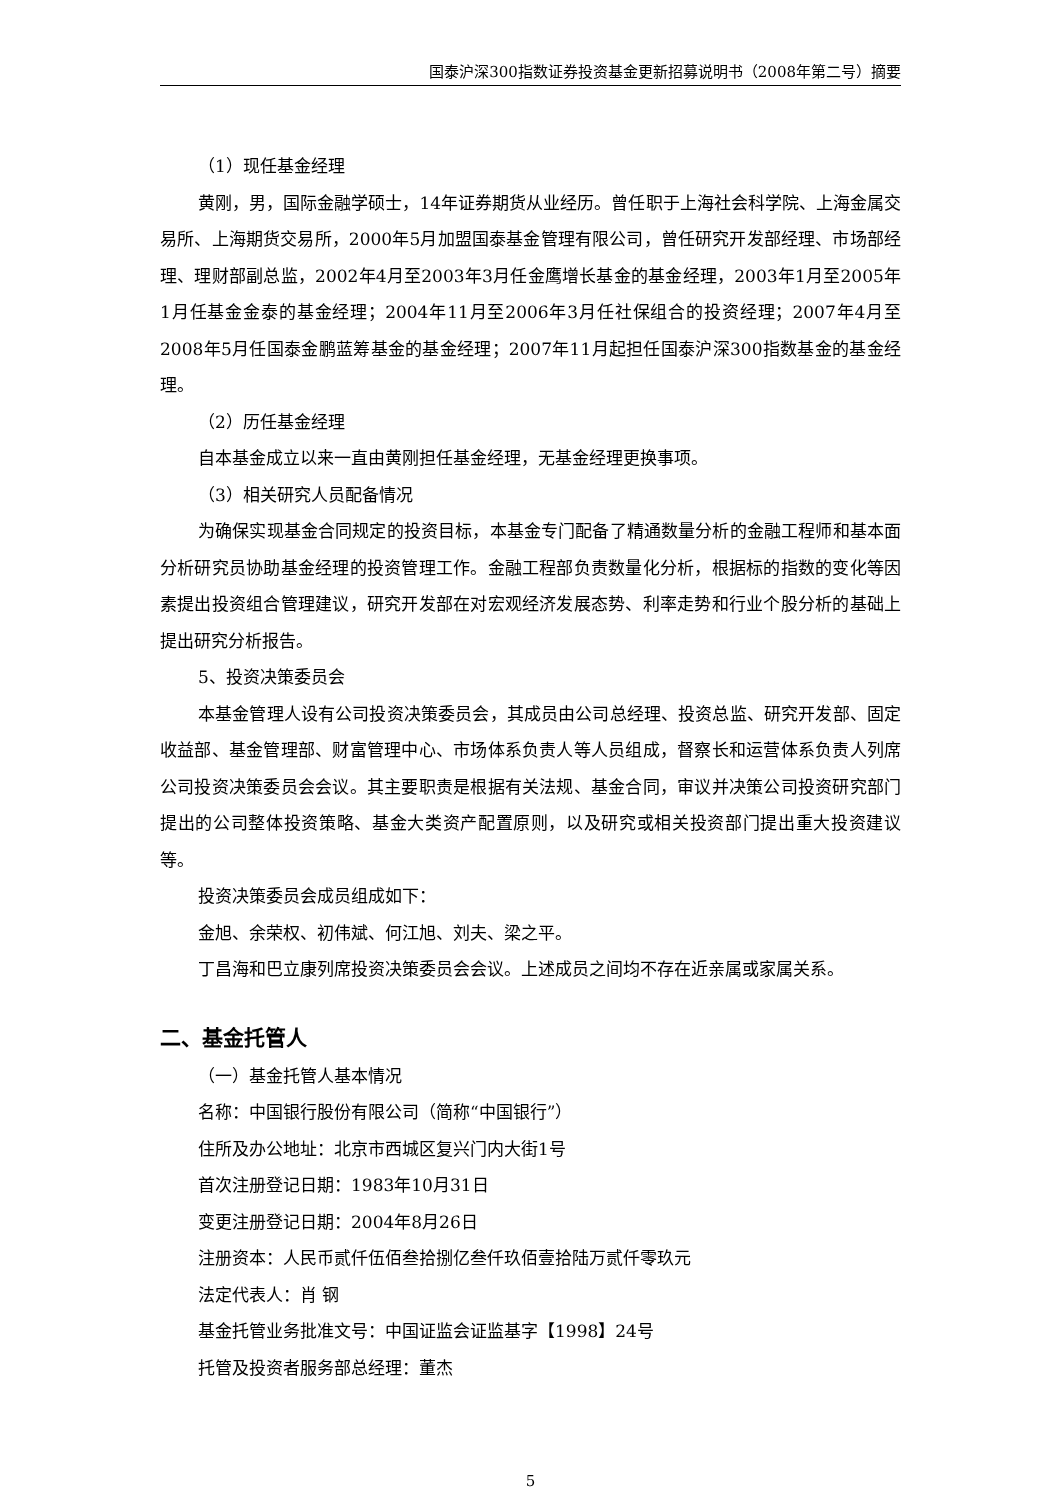国泰沪深300指数证券投资基金更新招募说明书（2008年第二号）摘要
（1）现任基金经理
黄刚，男，国际金融学硕士，14年证券期货从业经历。曾任职于上海社会科学院、上海金属交易所、上海期货交易所，2000年5月加盟国泰基金管理有限公司，曾任研究开发部经理、市场部经理、理财部副总监，2002年4月至2003年3月任金鹰增长基金的基金经理，2003年1月至2005年1月任基金金泰的基金经理；2004年11月至2006年3月任社保组合的投资经理；2007年4月至2008年5月任国泰金鹏蓝筹基金的基金经理；2007年11月起担任国泰沪深300指数基金的基金经理。
（2）历任基金经理
自本基金成立以来一直由黄刚担任基金经理，无基金经理更换事项。
（3）相关研究人员配备情况
为确保实现基金合同规定的投资目标，本基金专门配备了精通数量分析的金融工程师和基本面分析研究员协助基金经理的投资管理工作。金融工程部负责数量化分析，根据标的指数的变化等因素提出投资组合管理建议，研究开发部在对宏观经济发展态势、利率走势和行业个股分析的基础上提出研究分析报告。
5、投资决策委员会
本基金管理人设有公司投资决策委员会，其成员由公司总经理、投资总监、研究开发部、固定收益部、基金管理部、财富管理中心、市场体系负责人等人员组成，督察长和运营体系负责人列席公司投资决策委员会会议。其主要职责是根据有关法规、基金合同，审议并决策公司投资研究部门提出的公司整体投资策略、基金大类资产配置原则，以及研究或相关投资部门提出重大投资建议等。
投资决策委员会成员组成如下：
金旭、余荣权、初伟斌、何江旭、刘夫、梁之平。
丁昌海和巴立康列席投资决策委员会会议。上述成员之间均不存在近亲属或家属关系。
二、基金托管人
（一）基金托管人基本情况
名称：中国银行股份有限公司（简称“中国银行”）
住所及办公地址：北京市西城区复兴门内大街1号
首次注册登记日期：1983年10月31日
变更注册登记日期：2004年8月26日
注册资本：人民币贰仟伍佰叁拾捌亿叁仟玖佰壹拾陆万贰仟零玖元
法定代表人：肖 钢
基金托管业务批准文号：中国证监会证监基字【1998】24号
托管及投资者服务部总经理：董杰
5